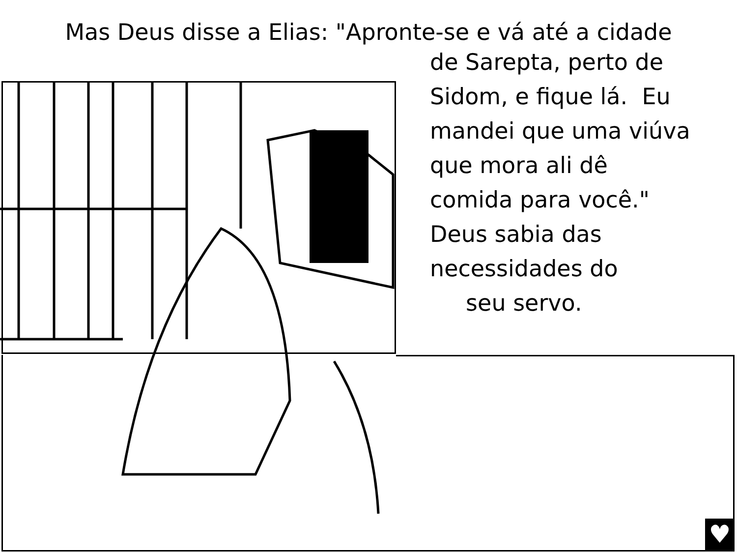Mas Deus disse a Elias: "Apronte-se e vá até a cidade
de Sarepta, perto de
Sidom, e fique lá. Eu
mandei que uma viúva
que mora ali dê
comida para você."
Deus sabia das
necessidades do
seu servo.
♥